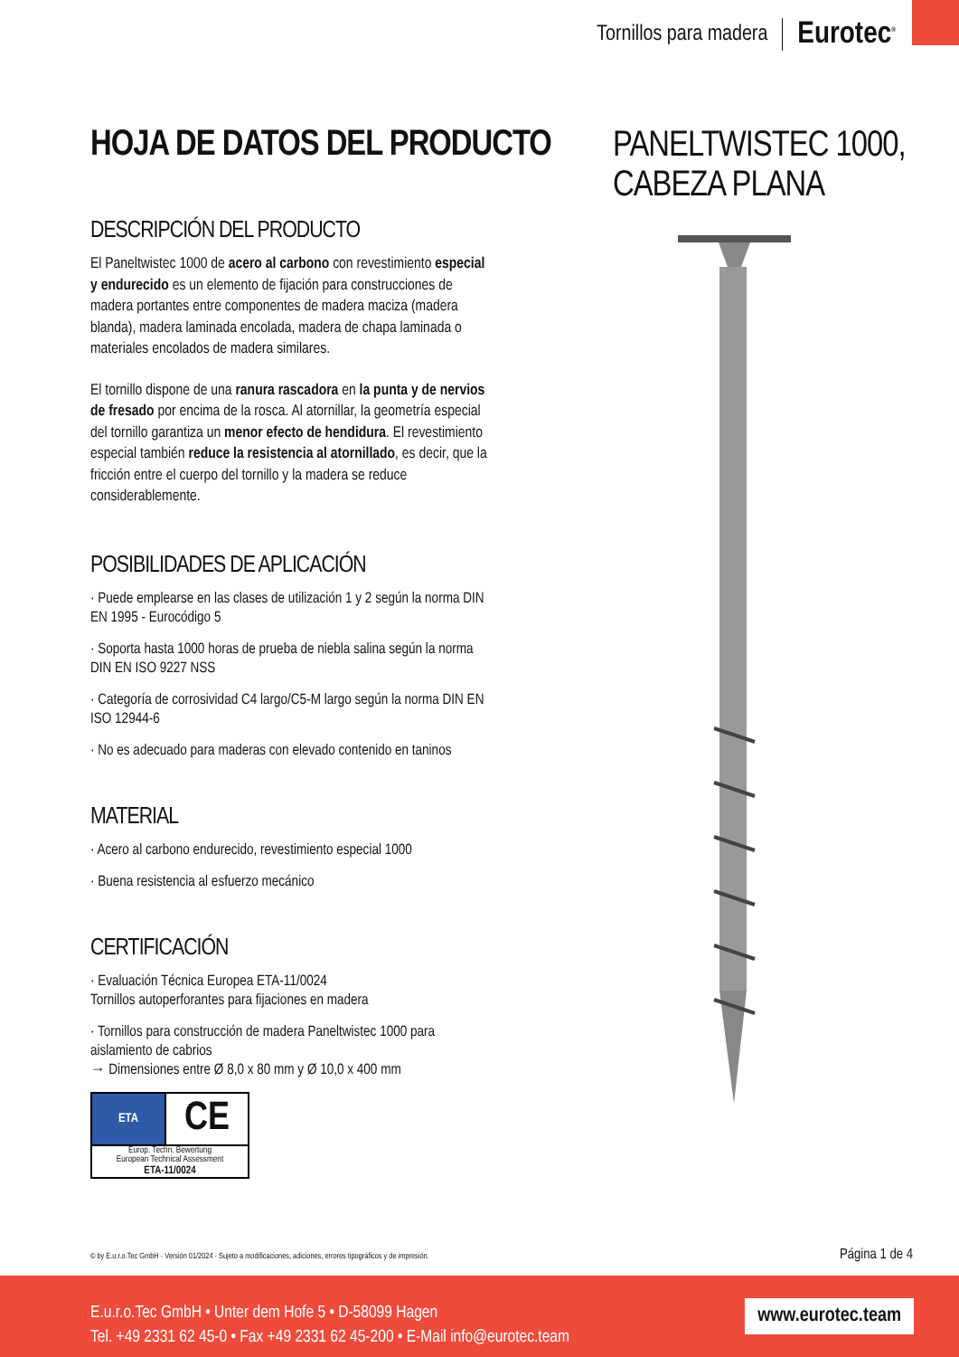Tornillos para madera Eurotec<sup>®</sup>
HOJA DE DATOS DEL PRODUCTO
DESCRIPCIÓN DEL PRODUCTO
El Paneltwistec 1000 de acero al carbono con revestimiento especial y endurecido es un elemento de fijación para construcciones de madera portantes entre componentes de madera maciza (madera blanda), madera laminada encolada, madera de chapa laminada o materiales encolados de madera similares.
El tornillo dispone de una ranura rascadora en la punta y de nervios de fresado por encima de la rosca. Al atornillar, la geometría especial del tornillo garantiza un menor efecto de hendidura. El revestimiento especial también reduce la resistencia al atornillado, es decir, que la fricción entre el cuerpo del tornillo y la madera se reduce considerablemente.
POSIBILIDADES DE APLICACIÓN
· Puede emplearse en las clases de utilización 1 y 2 según la norma DIN EN 1995 - Eurocódigo 5
· Soporta hasta 1000 horas de prueba de niebla salina según la norma DIN EN ISO 9227 NSS
· Categoría de corrosividad C4 largo/C5-M largo según la norma DIN EN ISO 12944-6
· No es adecuado para maderas con elevado contenido en taninos
MATERIAL
· Acero al carbono endurecido, revestimiento especial 1000
· Buena resistencia al esfuerzo mecánico
CERTIFICACIÓN
· Evaluación Técnica Europea ETA-11/0024
Tornillos autoperforantes para fijaciones en madera
· Tornillos para construcción de madera Paneltwistec 1000 para aislamiento de cabrios
→ Dimensiones entre Ø 8,0 x 80 mm y Ø 10,0 x 400 mm
ETA
CE
Europ. Techn. Bewertung
European Technical Assessment
ETA-11/0024
PANELTWISTEC 1000,
CABEZA PLANA
© by E.u.r.o.Tec GmbH · Versión 01/2024 · Sujeto a modificaciones, adiciones, errores tipográficos y de impresión. Página 1 de 4
E.u.r.o.Tec GmbH • Unter dem Hofe 5 • D-58099 Hagen
Tel. +49 2331 62 45-0 • Fax +49 2331 62 45-200 • E-Mail info@eurotec.team
www.eurotec.team